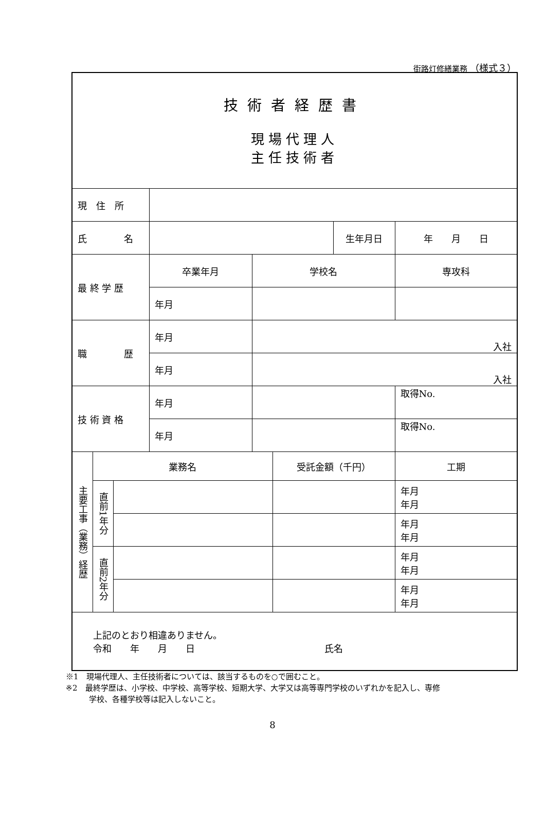街路灯修繕業務 （様式３）
| 技術者経歴書 現場代理人 主任技術者 | | | | | | | |
| 現 住 所 | | | | | | | |
| 氏 名 | | | | | | 生年月日 | 年 月 日 |
| 最 終 学 歴 | | | 卒業年月 | 学校名 | | | 専攻科 |
| | | | 年月 | | | | |
| 職 歴 | | | 年月 | 入社 | | | |
| | | | 年月 | 入社 | | | |
| 技 術 資 格 | | | 年月 | | | | 取得No. |
| | | | 年月 | | | | 取得No. |
| 主要工事（業務）経歴 | 業務名 | | | | 受託金額（千円） | | 工期 |
| | 直前1年分 | | | | | | 年月 年月 |
| | | | | | | | 年月 年月 |
| | 直前2年分 | | | | | | 年月 年月 |
| | | | | | | | 年月 年月 |
| 上記のとおり相違ありません。 令和 年 月 日 氏名 | | | | | | | |
※1　現場代理人、主任技術者については、該当するものを○で囲むこと。
※2　最終学歴は、小学校、中学校、高等学校、短期大学、大学又は高等専門学校のいずれかを記入し、専修
　　　学校、各種学校等は記入しないこと。
8